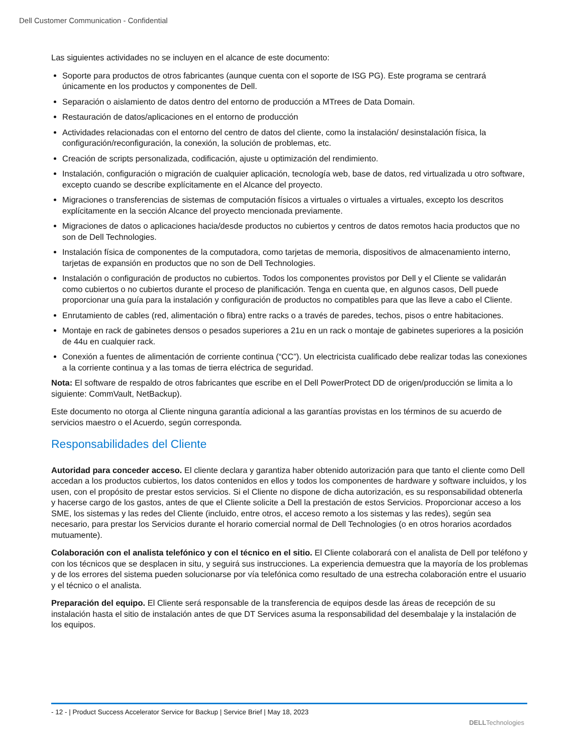Dell Customer Communication - Confidential
Las siguientes actividades no se incluyen en el alcance de este documento:
Soporte para productos de otros fabricantes (aunque cuenta con el soporte de ISG PG). Este programa se centrará únicamente en los productos y componentes de Dell.
Separación o aislamiento de datos dentro del entorno de producción a MTrees de Data Domain.
Restauración de datos/aplicaciones en el entorno de producción
Actividades relacionadas con el entorno del centro de datos del cliente, como la instalación/ desinstalación física, la configuración/reconfiguración, la conexión, la solución de problemas, etc.
Creación de scripts personalizada, codificación, ajuste u optimización del rendimiento.
Instalación, configuración o migración de cualquier aplicación, tecnología web, base de datos, red virtualizada u otro software, excepto cuando se describe explícitamente en el Alcance del proyecto.
Migraciones o transferencias de sistemas de computación físicos a virtuales o virtuales a virtuales, excepto los descritos explícitamente en la sección Alcance del proyecto mencionada previamente.
Migraciones de datos o aplicaciones hacia/desde productos no cubiertos y centros de datos remotos hacia productos que no son de Dell Technologies.
Instalación física de componentes de la computadora, como tarjetas de memoria, dispositivos de almacenamiento interno, tarjetas de expansión en productos que no son de Dell Technologies.
Instalación o configuración de productos no cubiertos. Todos los componentes provistos por Dell y el Cliente se validarán como cubiertos o no cubiertos durante el proceso de planificación. Tenga en cuenta que, en algunos casos, Dell puede proporcionar una guía para la instalación y configuración de productos no compatibles para que las lleve a cabo el Cliente.
Enrutamiento de cables (red, alimentación o fibra) entre racks o a través de paredes, techos, pisos o entre habitaciones.
Montaje en rack de gabinetes densos o pesados superiores a 21u en un rack o montaje de gabinetes superiores a la posición de 44u en cualquier rack.
Conexión a fuentes de alimentación de corriente continua (“CC”). Un electricista cualificado debe realizar todas las conexiones a la corriente continua y a las tomas de tierra eléctrica de seguridad.
Nota: El software de respaldo de otros fabricantes que escribe en el Dell PowerProtect DD de origen/producción se limita a lo siguiente: CommVault, NetBackup).
Este documento no otorga al Cliente ninguna garantía adicional a las garantías provistas en los términos de su acuerdo de servicios maestro o el Acuerdo, según corresponda.
Responsabilidades del Cliente
Autoridad para conceder acceso. El cliente declara y garantiza haber obtenido autorización para que tanto el cliente como Dell accedan a los productos cubiertos, los datos contenidos en ellos y todos los componentes de hardware y software incluidos, y los usen, con el propósito de prestar estos servicios. Si el Cliente no dispone de dicha autorización, es su responsabilidad obtenerla y hacerse cargo de los gastos, antes de que el Cliente solicite a Dell la prestación de estos Servicios. Proporcionar acceso a los SME, los sistemas y las redes del Cliente (incluido, entre otros, el acceso remoto a los sistemas y las redes), según sea necesario, para prestar los Servicios durante el horario comercial normal de Dell Technologies (o en otros horarios acordados mutuamente).
Colaboración con el analista telefónico y con el técnico en el sitio. El Cliente colaborará con el analista de Dell por teléfono y con los técnicos que se desplacen in situ, y seguirá sus instrucciones. La experiencia demuestra que la mayoría de los problemas y de los errores del sistema pueden solucionarse por vía telefónica como resultado de una estrecha colaboración entre el usuario y el técnico o el analista.
Preparación del equipo. El Cliente será responsable de la transferencia de equipos desde las áreas de recepción de su instalación hasta el sitio de instalación antes de que DT Services asuma la responsabilidad del desembalaje y la instalación de los equipos.
- 12 - | Product Success Accelerator Service for Backup | Service Brief | May 18, 2023
DELLTechnologies